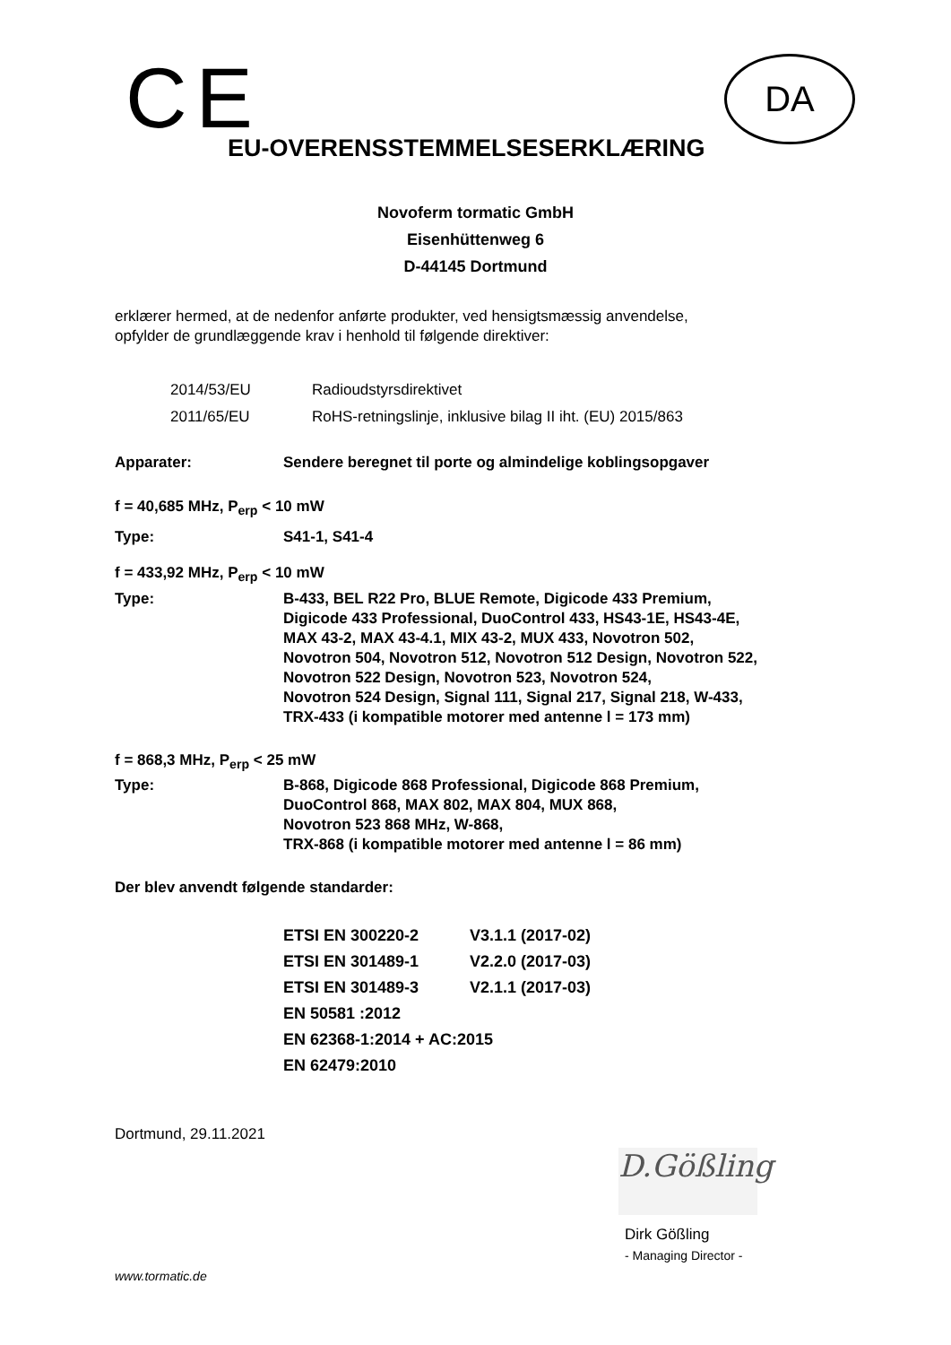CE DA
EU-OVERENSSTEMMELSESERKLÆRING
Novoferm tormatic GmbH
Eisenhüttenweg 6
D-44145 Dortmund
erklærer hermed, at de nedenfor anførte produkter, ved hensigtsmæssig anvendelse,
opfylder de grundlæggende krav i henhold til følgende direktiver:
| 2014/53/EU | Radioudstyrsdirektivet |
| 2011/65/EU | RoHS-retningslinje, inklusive bilag II iht. (EU) 2015/863 |
| Apparater: | Sendere beregnet til porte og almindelige koblingsopgaver |
f = 40,685 MHz, P<sub>erp</sub> < 10 mW
| Type: | S41-1, S41-4 |
f = 433,92 MHz, P<sub>erp</sub> < 10 mW
| Type: | B-433, BEL R22 Pro, BLUE Remote, Digicode 433 Premium, Digicode 433 Professional, DuoControl 433, HS43-1E, HS43-4E, MAX 43-2, MAX 43-4.1, MIX 43-2, MUX 433, Novotron 502, Novotron 504, Novotron 512, Novotron 512 Design, Novotron 522, Novotron 522 Design, Novotron 523, Novotron 524, Novotron 524 Design, Signal 111, Signal 217, Signal 218, W-433, TRX-433 (i kompatible motorer med antenne l = 173 mm) |
f = 868,3 MHz, P<sub>erp</sub> < 25 mW
| Type: | B-868, Digicode 868 Professional, Digicode 868 Premium, DuoControl 868, MAX 802, MAX 804, MUX 868, Novotron 523 868 MHz, W-868, TRX-868 (i kompatible motorer med antenne l = 86 mm) |
Der blev anvendt følgende standarder:
| ETSI EN 300220-2 | V3.1.1 (2017-02) |
| ETSI EN 301489-1 | V2.2.0 (2017-03) |
| ETSI EN 301489-3 | V2.1.1 (2017-03) |
| EN 50581 :2012 | |
| EN 62368-1:2014 + AC:2015 | |
| EN 62479:2010 | |
Dortmund, 29.11.2021
D.Gößling
Dirk Gößling
- Managing Director -
www.tormatic.de